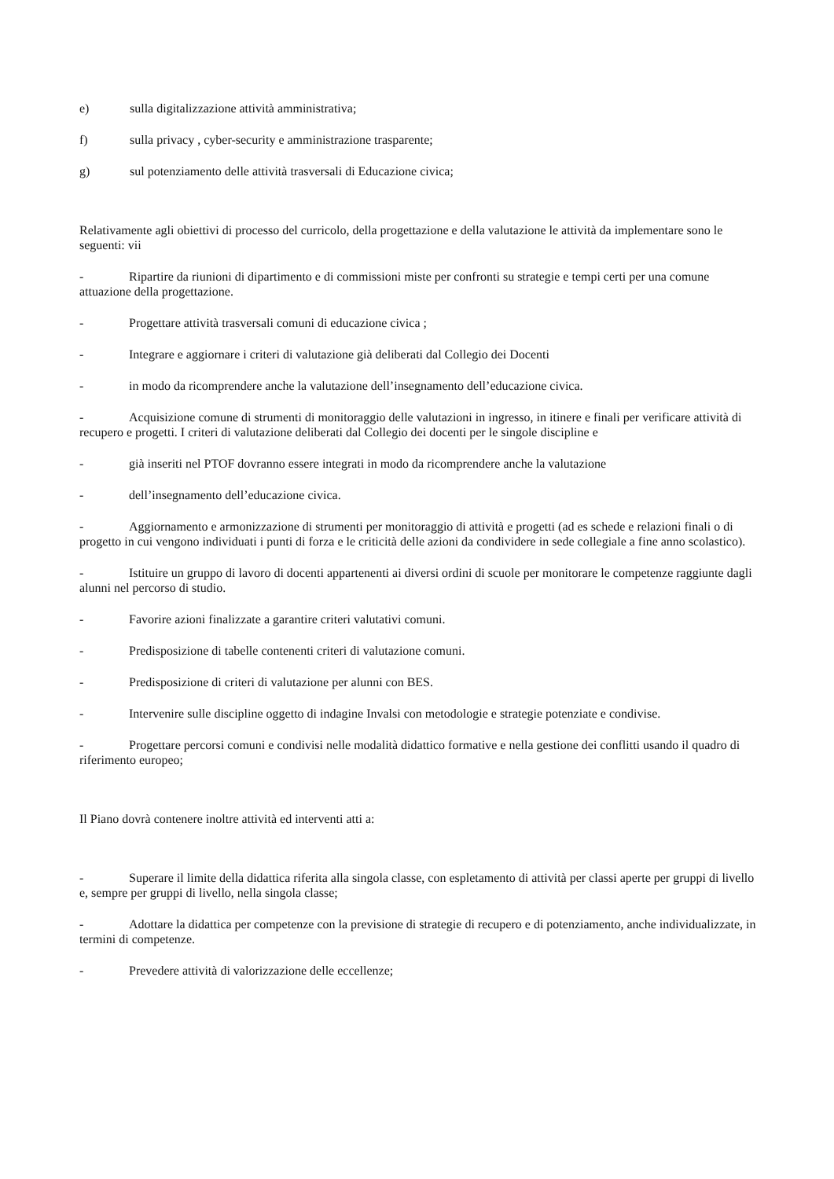e) sulla digitalizzazione attività amministrativa;
f) sulla privacy , cyber-security e amministrazione trasparente;
g) sul potenziamento delle attività trasversali di Educazione civica;
Relativamente agli obiettivi di processo del curricolo, della progettazione e della valutazione le attività da implementare sono le seguenti: vii
- Ripartire da riunioni di dipartimento e di commissioni miste per confronti su strategie e tempi certi per una comune attuazione della progettazione.
- Progettare attività trasversali comuni di educazione civica ;
- Integrare e aggiornare i criteri di valutazione già deliberati dal Collegio dei Docenti
- in modo da ricomprendere anche la valutazione dell’insegnamento dell’educazione civica.
- Acquisizione comune di strumenti di monitoraggio delle valutazioni in ingresso, in itinere e finali per verificare attività di recupero e progetti. I criteri di valutazione deliberati dal Collegio dei docenti per le singole discipline e
- già inseriti nel PTOF dovranno essere integrati in modo da ricomprendere anche la valutazione
- dell’insegnamento dell’educazione civica.
- Aggiornamento e armonizzazione di strumenti per monitoraggio di attività e progetti (ad es schede e relazioni finali o di progetto in cui vengono individuati i punti di forza e le criticità delle azioni da condividere in sede collegiale a fine anno scolastico).
- Istituire un gruppo di lavoro di docenti appartenenti ai diversi ordini di scuole per monitorare le competenze raggiunte dagli alunni nel percorso di studio.
- Favorire azioni finalizzate a garantire criteri valutativi comuni.
- Predisposizione di tabelle contenenti criteri di valutazione comuni.
- Predisposizione di criteri di valutazione per alunni con BES.
- Intervenire sulle discipline oggetto di indagine Invalsi con metodologie e strategie potenziate e condivise.
- Progettare percorsi comuni e condivisi nelle modalità didattico formative e nella gestione dei conflitti usando il quadro di riferimento europeo;
Il Piano dovrà contenere inoltre attività ed interventi atti a:
- Superare il limite della didattica riferita alla singola classe, con espletamento di attività per classi aperte per gruppi di livello e, sempre per gruppi di livello, nella singola classe;
- Adottare la didattica per competenze con la previsione di strategie di recupero e di potenziamento, anche individualizzate, in termini di competenze.
- Prevedere attività di valorizzazione delle eccellenze;